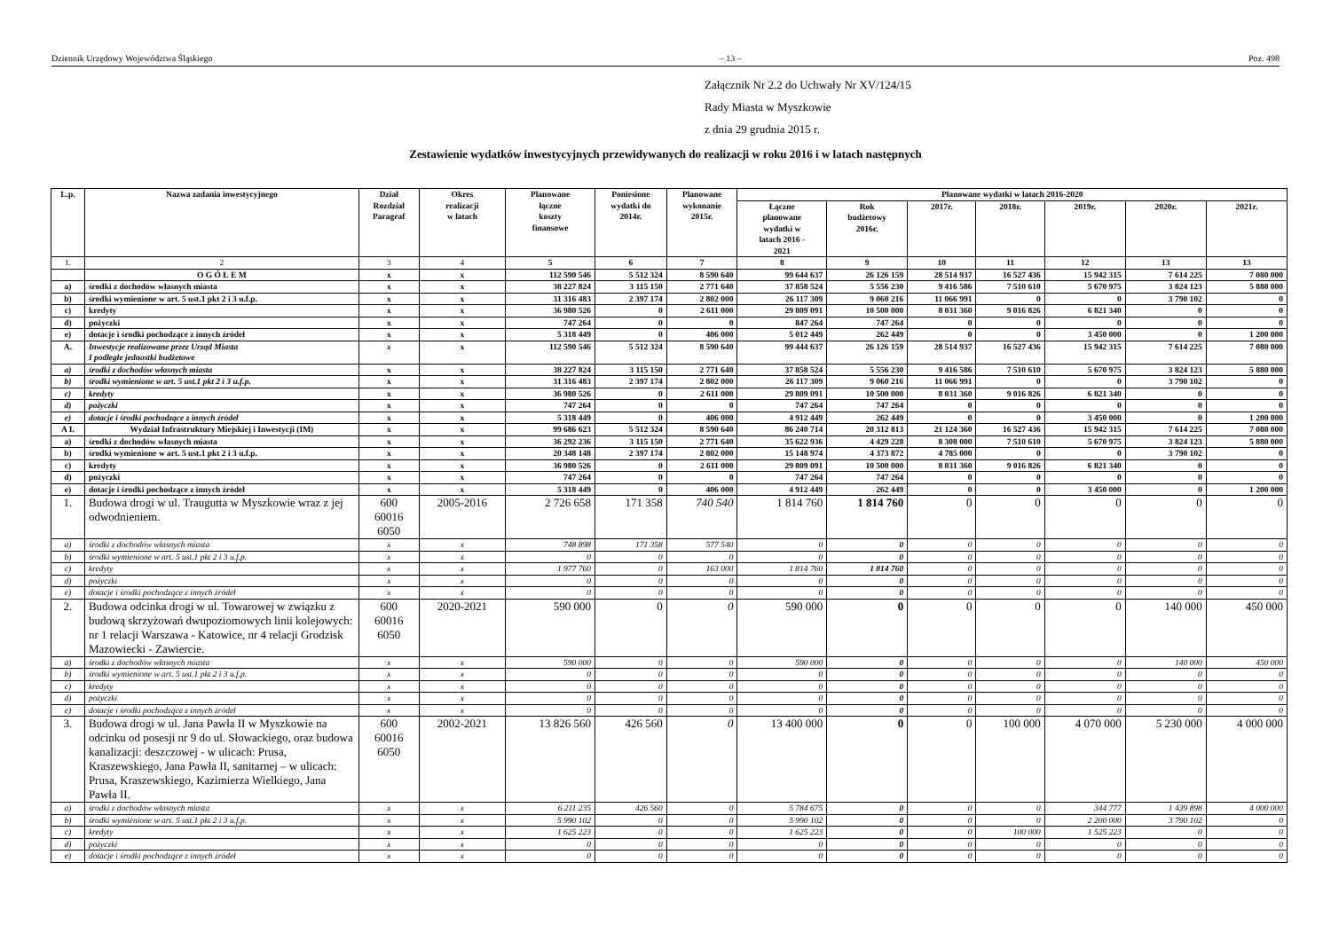Dziennik Urzędowy Województwa Śląskiego – 13 – Poz. 498
Załącznik Nr 2.2 do Uchwały Nr XV/124/15
Rady Miasta w Myszkowie
z dnia 29 grudnia 2015 r.
Zestawienie wydatków inwestycyjnych przewidywanych do realizacji w roku 2016 i w latach następnych
| L.p. | Nazwa zadania inwestycyjnego | Dział Rozdział Paragraf | Okres realizacji w latach | Planowane łączne koszty finansowe | Poniesione wydatki do 2014r. | Planowane wykonanie 2015r. | Planowane wydatki w latach 2016-2020 | | | | | | |
| --- | --- | --- | --- | --- | --- | --- | --- | --- | --- | --- | --- | --- | --- |
| | | | | | | | Łączne planowane wydatki w latach 2016 - 2021 | Rok budżetowy 2016r. | 2017r. | 2018r. | 2019r. | 2020r. | 2021r. |
| 1. | 2 | 3 | 4 | 5 | 6 | 7 | 8 | 9 | 10 | 11 | 12 | 13 | 13 |
| | O G Ó Ł E M | x | x | 112 590 546 | 5 512 324 | 8 590 640 | 99 644 637 | 26 126 159 | 28 514 937 | 16 527 436 | 15 942 315 | 7 614 225 | 7 080 000 |
| a) | środki z dochodów własnych miasta | x | x | 38 227 824 | 3 115 150 | 2 771 640 | 37 858 524 | 5 556 230 | 9 416 586 | 7 510 610 | 5 670 975 | 3 824 123 | 5 880 000 |
| b) | środki wymienione w art. 5 ust.1 pkt 2 i 3 u.f.p. | x | x | 31 316 483 | 2 397 174 | 2 802 000 | 26 117 309 | 9 060 216 | 11 066 991 | 0 | 0 | 3 790 102 | 0 |
| c) | kredyty | x | x | 36 980 526 | 0 | 2 611 000 | 29 809 091 | 10 500 000 | 8 031 360 | 9 016 826 | 6 821 340 | 0 | 0 |
| d) | pożyczki | x | x | 747 264 | 0 | 0 | 847 264 | 747 264 | 0 | 0 | 0 | 0 | 0 |
| e) | dotacje i środki pochodzące z innych źródeł | x | x | 5 318 449 | 0 | 406 000 | 5 012 449 | 262 449 | 0 | 0 | 3 450 000 | 0 | 1 200 000 |
| A. | Inwestycje realizowane przez Urząd Miasta I podległe jednostki budżetowe | x | x | 112 590 546 | 5 512 324 | 8 590 640 | 99 444 637 | 26 126 159 | 28 514 937 | 16 527 436 | 15 942 315 | 7 614 225 | 7 080 000 |
| a) | środki z dochodów własnych miasta | x | x | 38 227 824 | 3 115 150 | 2 771 640 | 37 858 524 | 5 556 230 | 9 416 586 | 7 510 610 | 5 670 975 | 3 824 123 | 5 880 000 |
| b) | środki wymienione w art. 5 ust.1 pkt 2 i 3 u.f.p. | x | x | 31 316 483 | 2 397 174 | 2 802 000 | 26 117 309 | 9 060 216 | 11 066 991 | 0 | 0 | 3 790 102 | 0 |
| c) | kredyty | x | x | 36 980 526 | 0 | 2 611 000 | 29 809 091 | 10 500 000 | 8 031 360 | 9 016 826 | 6 821 340 | 0 | 0 |
| d) | pożyczki | x | x | 747 264 | 0 | 0 | 747 264 | 747 264 | 0 | 0 | 0 | 0 | 0 |
| e) | dotacje i środki pochodzące z innych źródeł | x | x | 5 318 449 | 0 | 406 000 | 4 912 449 | 262 449 | 0 | 0 | 3 450 000 | 0 | 1 200 000 |
| A I. | Wydział Infrastruktury Miejskiej i Inwestycji (IM) | x | x | 99 686 623 | 5 512 324 | 8 590 640 | 86 240 714 | 20 312 813 | 21 124 360 | 16 527 436 | 15 942 315 | 7 614 225 | 7 080 000 |
| a) | środki z dochodów własnych miasta | x | x | 36 292 236 | 3 115 150 | 2 771 640 | 35 622 936 | 4 429 228 | 8 308 000 | 7 510 610 | 5 670 975 | 3 824 123 | 5 880 000 |
| b) | środki wymienione w art. 5 ust.1 pkt 2 i 3 u.f.p. | x | x | 20 348 148 | 2 397 174 | 2 802 000 | 15 148 974 | 4 373 872 | 4 785 000 | 0 | 0 | 3 790 102 | 0 |
| c) | kredyty | x | x | 36 980 526 | 0 | 2 611 000 | 29 809 091 | 10 500 000 | 8 031 360 | 9 016 826 | 6 821 340 | 0 | 0 |
| d) | pożyczki | x | x | 747 264 | 0 | 0 | 747 264 | 747 264 | 0 | 0 | 0 | 0 | 0 |
| e) | dotacje i środki pochodzące z innych źródeł | x | x | 5 318 449 | 0 | 406 000 | 4 912 449 | 262 449 | 0 | 0 | 3 450 000 | 0 | 1 200 000 |
| 1. | Budowa drogi w ul. Traugutta w Myszkowie wraz z jej odwodnieniem. | 600 60016 6050 | 2005-2016 | 2 726 658 | 171 358 | 740 540 | 1 814 760 | 1 814 760 | 0 | 0 | 0 | 0 | 0 |
| a) | środki z dochodów własnych miasta | x | x | 748 898 | 171 358 | 577 540 | 0 | 0 | 0 | 0 | 0 | 0 | 0 |
| b) | środki wymienione w art. 5 ust.1 pkt 2 i 3 u.f.p. | x | x | 0 | 0 | 0 | 0 | 0 | 0 | 0 | 0 | 0 | 0 |
| c) | kredyty | x | x | 1 977 760 | 0 | 163 000 | 1 814 760 | 1 814 760 | 0 | 0 | 0 | 0 | 0 |
| d) | pożyczki | x | x | 0 | 0 | 0 | 0 | 0 | 0 | 0 | 0 | 0 | 0 |
| e) | dotacje i środki pochodzące z innych źródeł | x | x | 0 | 0 | 0 | 0 | 0 | 0 | 0 | 0 | 0 | 0 |
| 2. | Budowa odcinka drogi w ul. Towarowej w związku z budową skrzyżowań dwupoziomowych linii kolejowych: nr 1 relacji Warszawa - Katowice, nr 4 relacji Grodzisk Mazowiecki - Zawiercie. | 600 60016 6050 | 2020-2021 | 590 000 | 0 | 0 | 590 000 | 0 | 0 | 0 | 0 | 140 000 | 450 000 |
| a) | środki z dochodów własnych miasta | x | x | 590 000 | 0 | 0 | 590 000 | 0 | 0 | 0 | 0 | 140 000 | 450 000 |
| b) | środki wymienione w art. 5 ust.1 pkt 2 i 3 u.f.p. | x | x | 0 | 0 | 0 | 0 | 0 | 0 | 0 | 0 | 0 | 0 |
| c) | kredyty | x | x | 0 | 0 | 0 | 0 | 0 | 0 | 0 | 0 | 0 | 0 |
| d) | pożyczki | x | x | 0 | 0 | 0 | 0 | 0 | 0 | 0 | 0 | 0 | 0 |
| e) | dotacje i środki pochodzące z innych źródeł | x | x | 0 | 0 | 0 | 0 | 0 | 0 | 0 | 0 | 0 | 0 |
| 3. | Budowa drogi w ul. Jana Pawła II w Myszkowie na odcinku od posesji nr 9 do ul. Słowackiego, oraz budowa kanalizacji: deszczowej - w ulicach: Prusa, Kraszewskiego, Jana Pawła II, sanitarnej – w ulicach: Prusa, Kraszewskiego, Kazimierza Wielkiego, Jana Pawła II. | 600 60016 6050 | 2002-2021 | 13 826 560 | 426 560 | 0 | 13 400 000 | 0 | 0 | 100 000 | 4 070 000 | 5 230 000 | 4 000 000 |
| a) | środki z dochodów własnych miasta | x | x | 6 211 235 | 426 560 | 0 | 5 784 675 | 0 | 0 | 0 | 344 777 | 1 439 898 | 4 000 000 |
| b) | środki wymienione w art. 5 ust.1 pkt 2 i 3 u.f.p. | x | x | 5 990 102 | 0 | 0 | 5 990 102 | 0 | 0 | 0 | 2 200 000 | 3 790 102 | 0 |
| c) | kredyty | x | x | 1 625 223 | 0 | 0 | 1 625 223 | 0 | 0 | 100 000 | 1 525 223 | 0 | 0 |
| d) | pożyczki | x | x | 0 | 0 | 0 | 0 | 0 | 0 | 0 | 0 | 0 | 0 |
| e) | dotacje i środki pochodzące z innych źródeł | x | x | 0 | 0 | 0 | 0 | 0 | 0 | 0 | 0 | 0 | 0 |